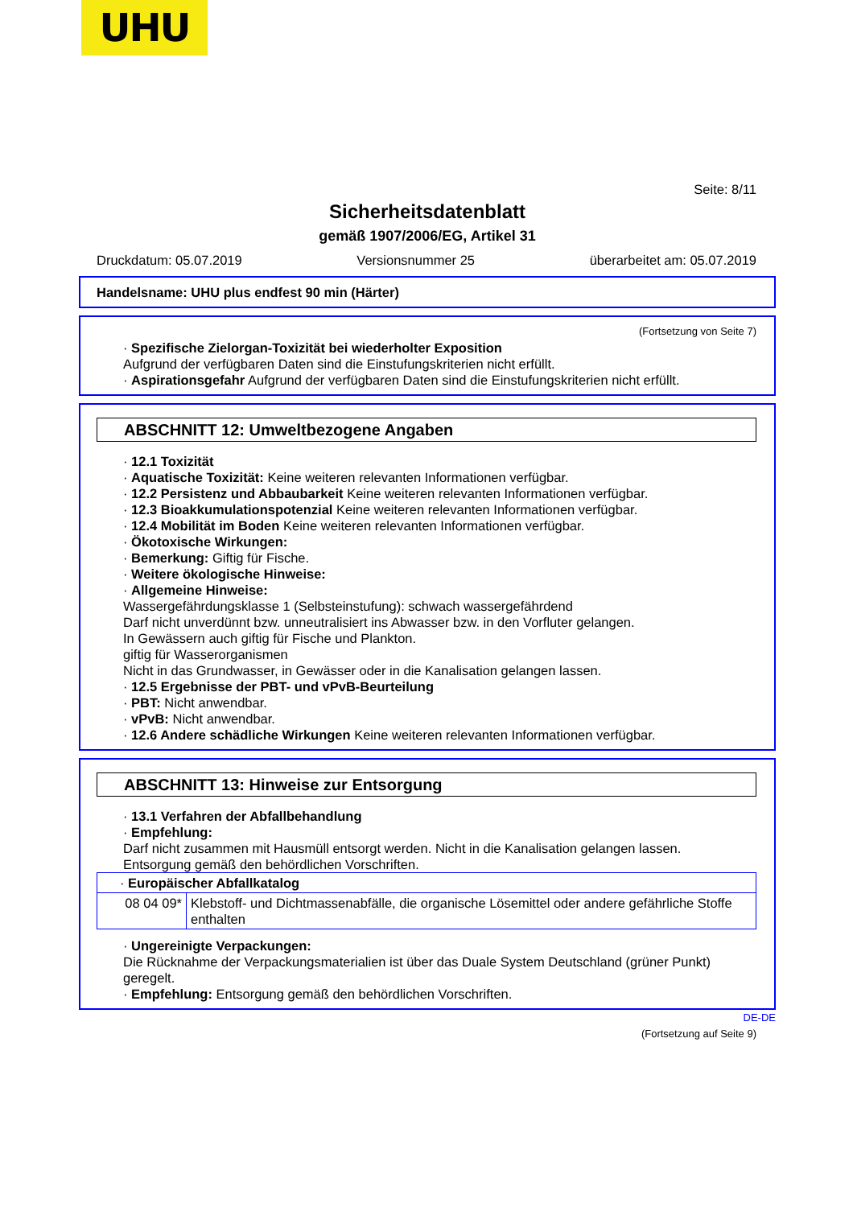UHU
Seite: 8/11
Sicherheitsdatenblatt
gemäß 1907/2006/EG, Artikel 31
Druckdatum: 05.07.2019 Versionsnummer 25 überarbeitet am: 05.07.2019
Handelsname: UHU plus endfest 90 min (Härter)
(Fortsetzung von Seite 7)
· Spezifische Zielorgan-Toxizität bei wiederholter Exposition
Aufgrund der verfügbaren Daten sind die Einstufungskriterien nicht erfüllt.
· Aspirationsgefahr Aufgrund der verfügbaren Daten sind die Einstufungskriterien nicht erfüllt.
ABSCHNITT 12: Umweltbezogene Angaben
· 12.1 Toxizität
· Aquatische Toxizität: Keine weiteren relevanten Informationen verfügbar.
· 12.2 Persistenz und Abbaubarkeit Keine weiteren relevanten Informationen verfügbar.
· 12.3 Bioakkumulationspotenzial Keine weiteren relevanten Informationen verfügbar.
· 12.4 Mobilität im Boden Keine weiteren relevanten Informationen verfügbar.
· Ökotoxische Wirkungen:
· Bemerkung: Giftig für Fische.
· Weitere ökologische Hinweise:
· Allgemeine Hinweise:
Wassergefährdungsklasse 1 (Selbsteinstufung): schwach wassergefährdend
Darf nicht unverdünnt bzw. unneutralisiert ins Abwasser bzw. in den Vorfluter gelangen.
In Gewässern auch giftig für Fische und Plankton.
giftig für Wasserorganismen
Nicht in das Grundwasser, in Gewässer oder in die Kanalisation gelangen lassen.
· 12.5 Ergebnisse der PBT- und vPvB-Beurteilung
· PBT: Nicht anwendbar.
· vPvB: Nicht anwendbar.
· 12.6 Andere schädliche Wirkungen Keine weiteren relevanten Informationen verfügbar.
ABSCHNITT 13: Hinweise zur Entsorgung
· 13.1 Verfahren der Abfallbehandlung
· Empfehlung:
Darf nicht zusammen mit Hausmüll entsorgt werden. Nicht in die Kanalisation gelangen lassen.
Entsorgung gemäß den behördlichen Vorschriften.
| · Europäischer Abfallkatalog | |
| 08 04 09* | Klebstoff- und Dichtmassenabfälle, die organische Lösemittel oder andere gefährliche Stoffe enthalten |
· Ungereinigte Verpackungen:
Die Rücknahme der Verpackungsmaterialien ist über das Duale System Deutschland (grüner Punkt) geregelt.
· Empfehlung: Entsorgung gemäß den behördlichen Vorschriften.
DE-DE
(Fortsetzung auf Seite 9)